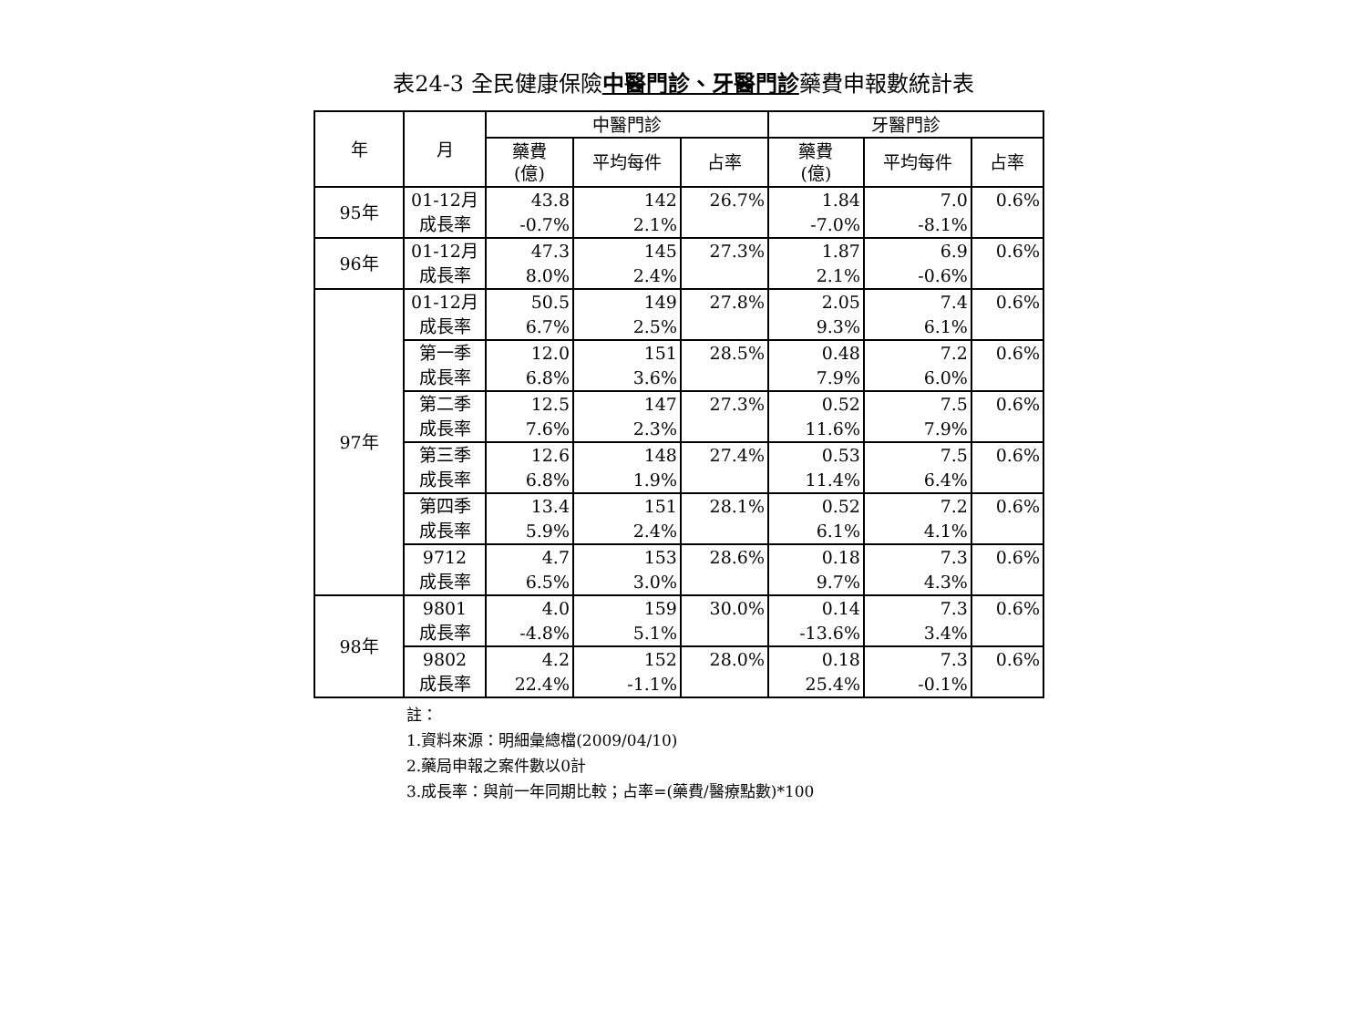表24-3 全民健康保險中醫門診、牙醫門診藥費申報數統計表
| 年 | 月 | 中醫門診 | | | 牙醫門診 | | |
| --- | --- | --- | --- | --- | --- | --- | --- |
| | | 藥費 (億) | 平均每件 | 占率 | 藥費 (億) | 平均每件 | 占率 |
| 95年 | 01-12月 | 43.8 | 142 | 26.7% | 1.84 | 7.0 | 0.6% |
| | 成長率 | -0.7% | 2.1% | | -7.0% | -8.1% | |
| 96年 | 01-12月 | 47.3 | 145 | 27.3% | 1.87 | 6.9 | 0.6% |
| | 成長率 | 8.0% | 2.4% | | 2.1% | -0.6% | |
| 97年 | 01-12月 | 50.5 | 149 | 27.8% | 2.05 | 7.4 | 0.6% |
| | 成長率 | 6.7% | 2.5% | | 9.3% | 6.1% | |
| | 第一季 | 12.0 | 151 | 28.5% | 0.48 | 7.2 | 0.6% |
| | 成長率 | 6.8% | 3.6% | | 7.9% | 6.0% | |
| | 第二季 | 12.5 | 147 | 27.3% | 0.52 | 7.5 | 0.6% |
| | 成長率 | 7.6% | 2.3% | | 11.6% | 7.9% | |
| | 第三季 | 12.6 | 148 | 27.4% | 0.53 | 7.5 | 0.6% |
| | 成長率 | 6.8% | 1.9% | | 11.4% | 6.4% | |
| | 第四季 | 13.4 | 151 | 28.1% | 0.52 | 7.2 | 0.6% |
| | 成長率 | 5.9% | 2.4% | | 6.1% | 4.1% | |
| | 9712 | 4.7 | 153 | 28.6% | 0.18 | 7.3 | 0.6% |
| | 成長率 | 6.5% | 3.0% | | 9.7% | 4.3% | |
| 98年 | 9801 | 4.0 | 159 | 30.0% | 0.14 | 7.3 | 0.6% |
| | 成長率 | -4.8% | 5.1% | | -13.6% | 3.4% | |
| | 9802 | 4.2 | 152 | 28.0% | 0.18 | 7.3 | 0.6% |
| | 成長率 | 22.4% | -1.1% | | 25.4% | -0.1% | |
註：
1.資料來源：明細彙總檔(2009/04/10)
2.藥局申報之案件數以0計
3.成長率：與前一年同期比較；占率=(藥費/醫療點數)*100